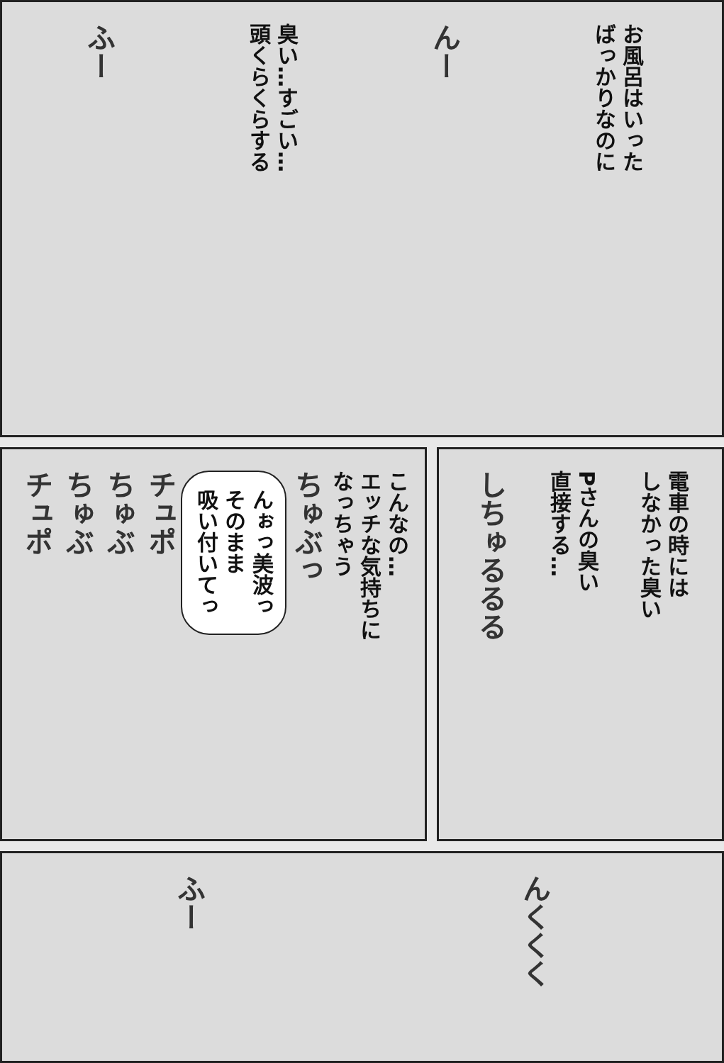お風呂はいった
ばっかりなのに
んー
臭い…すごい…
頭くらくらする
ふー
電車の時には
しなかった臭い
Pさんの臭い
直接する…
しちゅるるる
こんなの…
エッチな気持ちに
なっちゃう
ちゅぶっ
んぉっ美波っ
そのまま
吸い付いてっ
チュポ
ちゅぶ
ちゅぶ
チュポ
んくくく
ふー